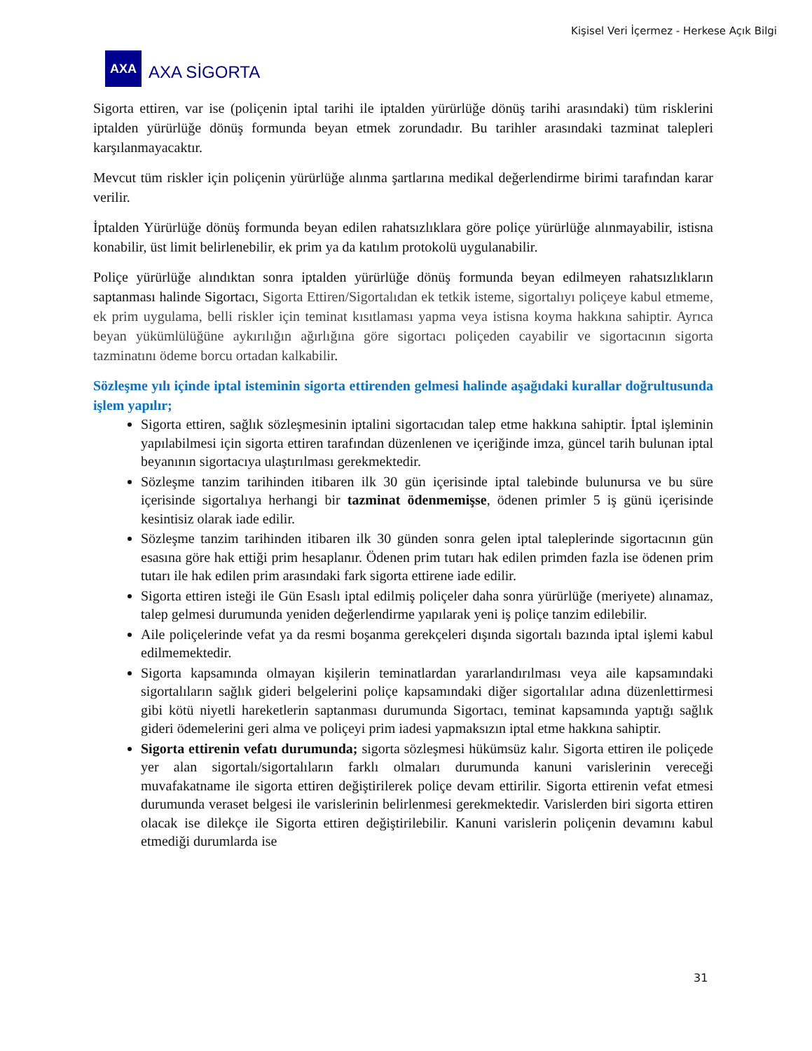Kişisel Veri İçermez - Herkese Açık Bilgi
AXA
AXA SİGORTA
Sigorta ettiren, var ise (poliçenin iptal tarihi ile iptalden yürürlüğe dönüş tarihi arasındaki) tüm risklerini iptalden yürürlüğe dönüş formunda beyan etmek zorundadır. Bu tarihler arasındaki tazminat talepleri karşılanmayacaktır.
Mevcut tüm riskler için poliçenin yürürlüğe alınma şartlarına medikal değerlendirme birimi tarafından karar verilir.
İptalden Yürürlüğe dönüş formunda beyan edilen rahatsızlıklara göre poliçe yürürlüğe alınmayabilir, istisna konabilir, üst limit belirlenebilir, ek prim ya da katılım protokolü uygulanabilir.
Poliçe yürürlüğe alındıktan sonra iptalden yürürlüğe dönüş formunda beyan edilmeyen rahatsızlıkların saptanması halinde Sigortacı, Sigorta Ettiren/Sigortalıdan ek tetkik isteme, sigortalıyı poliçeye kabul etmeme, ek prim uygulama, belli riskler için teminat kısıtlaması yapma veya istisna koyma hakkına sahiptir. Ayrıca beyan yükümlülüğüne aykırılığın ağırlığına göre sigortacı poliçeden cayabilir ve sigortacının sigorta tazminatını ödeme borcu ortadan kalkabilir.
Sözleşme yılı içinde iptal isteminin sigorta ettirenden gelmesi halinde aşağıdaki kurallar doğrultusunda işlem yapılır;
Sigorta ettiren, sağlık sözleşmesinin iptalini sigortacıdan talep etme hakkına sahiptir. İptal işleminin yapılabilmesi için sigorta ettiren tarafından düzenlenen ve içeriğinde imza, güncel tarih bulunan iptal beyanının sigortacıya ulaştırılması gerekmektedir.
Sözleşme tanzim tarihinden itibaren ilk 30 gün içerisinde iptal talebinde bulunursa ve bu süre içerisinde sigortalıya herhangi bir tazminat ödenmemişse, ödenen primler 5 iş günü içerisinde kesintisiz olarak iade edilir.
Sözleşme tanzim tarihinden itibaren ilk 30 günden sonra gelen iptal taleplerinde sigortacının gün esasına göre hak ettiği prim hesaplanır. Ödenen prim tutarı hak edilen primden fazla ise ödenen prim tutarı ile hak edilen prim arasındaki fark sigorta ettirene iade edilir.
Sigorta ettiren isteği ile Gün Esaslı iptal edilmiş poliçeler daha sonra yürürlüğe (meriyete) alınamaz, talep gelmesi durumunda yeniden değerlendirme yapılarak yeni iş poliçe tanzim edilebilir.
Aile poliçelerinde vefat ya da resmi boşanma gerekçeleri dışında sigortalı bazında iptal işlemi kabul edilmemektedir.
Sigorta kapsamında olmayan kişilerin teminatlardan yararlandırılması veya aile kapsamındaki sigortalıların sağlık gideri belgelerini poliçe kapsamındaki diğer sigortalılar adına düzenlettirmesi gibi kötü niyetli hareketlerin saptanması durumunda Sigortacı, teminat kapsamında yaptığı sağlık gideri ödemelerini geri alma ve poliçeyi prim iadesi yapmaksızın iptal etme hakkına sahiptir.
Sigorta ettirenin vefatı durumunda; sigorta sözleşmesi hükümsüz kalır. Sigorta ettiren ile poliçede yer alan sigortalı/sigortalıların farklı olmaları durumunda kanuni varislerinin vereceği muvafakatname ile sigorta ettiren değiştirilerek poliçe devam ettirilir. Sigorta ettirenin vefat etmesi durumunda veraset belgesi ile varislerinin belirlenmesi gerekmektedir. Varislerden biri sigorta ettiren olacak ise dilekçe ile Sigorta ettiren değiştirilebilir. Kanuni varislerin poliçenin devamını kabul etmediği durumlarda ise
31